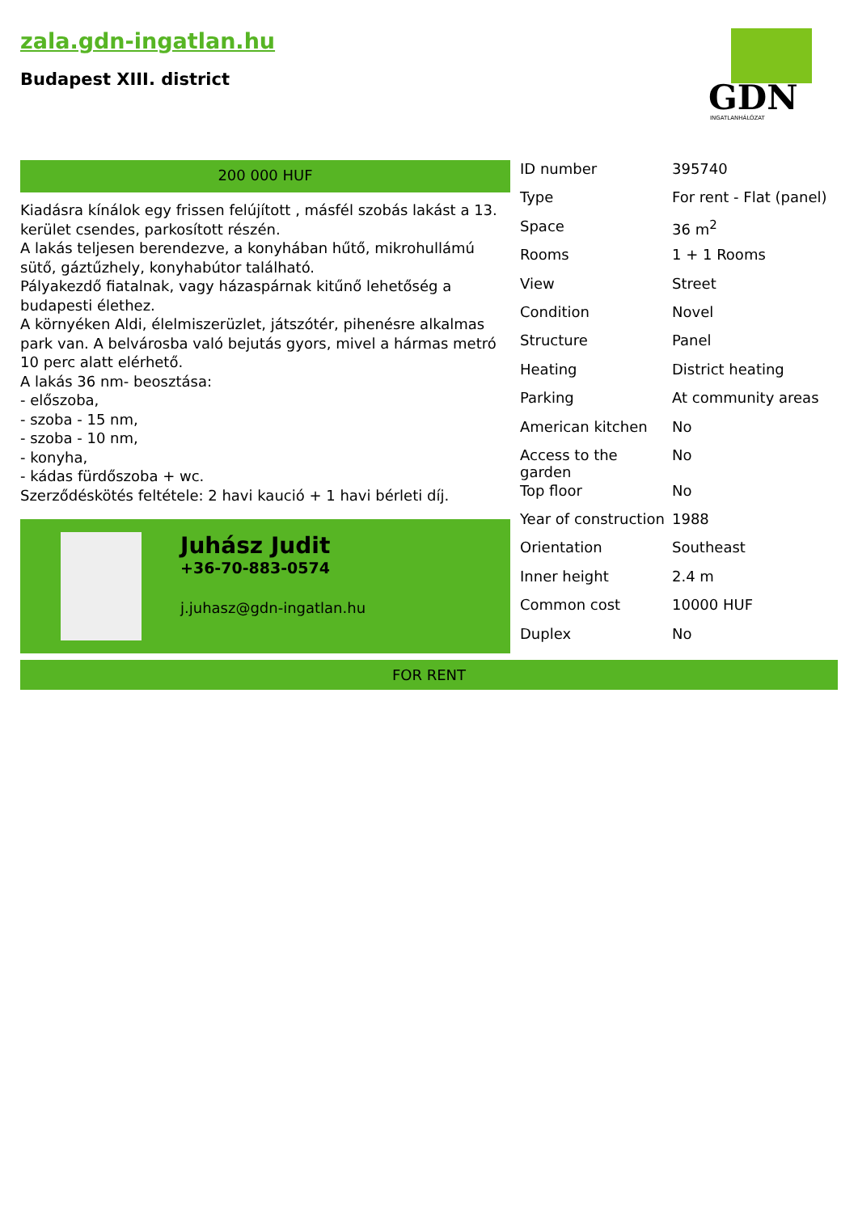zala.gdn-ingatlan.hu
Budapest XIII. district
GDN
INGATLANHÁLÓZAT
200 000 HUF
Kiadásra kínálok egy frissen felújított , másfél szobás lakást a 13. kerület csendes, parkosított részén.
A lakás teljesen berendezve, a konyhában hűtő, mikrohullámú sütő, gáztűzhely, konyhabútor található.
Pályakezdő fiatalnak, vagy házaspárnak kitűnő lehetőség a budapesti élethez.
A környéken Aldi, élelmiszerüzlet, játszótér, pihenésre alkalmas park van. A belvárosba való bejutás gyors, mivel a hármas metró 10 perc alatt elérhető.
A lakás 36 nm- beosztása:
- előszoba,
- szoba - 15 nm,
- szoba - 10 nm,
- konyha,
- kádas fürdőszoba + wc.
Szerződéskötés feltétele: 2 havi kaució + 1 havi bérleti díj.
Juhász Judit
+36-70-883-0574
j.juhasz@gdn-ingatlan.hu
| ID number | 395740 |
| Type | For rent - Flat (panel) |
| Space | 36 m<sup>2</sup> |
| Rooms | 1 + 1 Rooms |
| View | Street |
| Condition | Novel |
| Structure | Panel |
| Heating | District heating |
| Parking | At community areas |
| American kitchen | No |
| Access to the garden | No |
| Top floor | No |
| Year of construction | 1988 |
| Orientation | Southeast |
| Inner height | 2.4 m |
| Common cost | 10000 HUF |
| Duplex | No |
FOR RENT